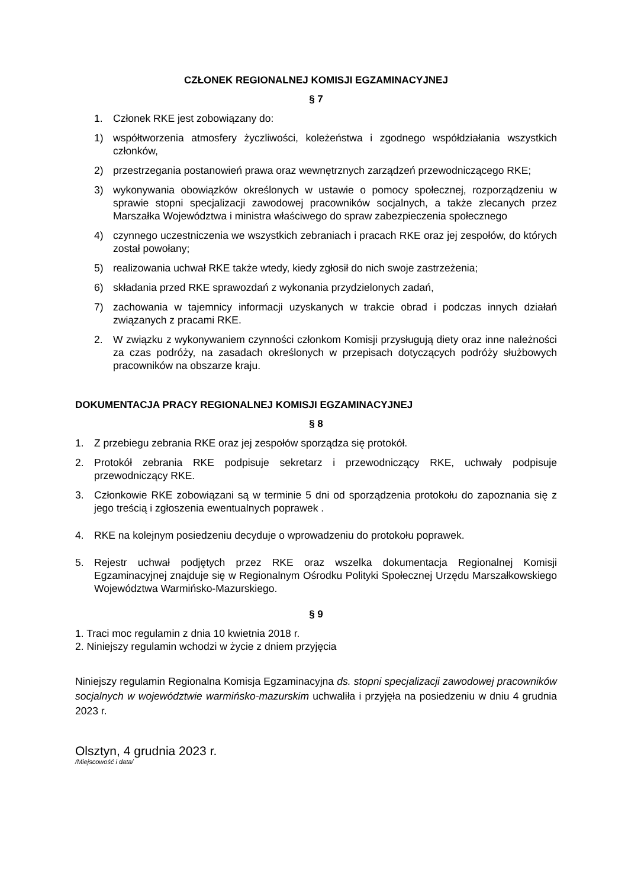CZŁONEK REGIONALNEJ KOMISJI EGZAMINACYJNEJ
§ 7
1. Członek RKE jest zobowiązany do:
1) współtworzenia atmosfery życzliwości, koleżeństwa i zgodnego współdziałania wszystkich członków,
2) przestrzegania postanowień prawa oraz wewnętrznych zarządzeń przewodniczącego RKE;
3) wykonywania obowiązków określonych w ustawie o pomocy społecznej, rozporządzeniu w sprawie stopni specjalizacji zawodowej pracowników socjalnych, a także zlecanych przez Marszałka Województwa i ministra właściwego do spraw zabezpieczenia społecznego
4) czynnego uczestniczenia we wszystkich zebraniach i pracach RKE oraz jej zespołów, do których został powołany;
5) realizowania uchwał RKE także wtedy, kiedy zgłosił do nich swoje zastrzeżenia;
6) składania przed RKE sprawozdań z wykonania przydzielonych zadań,
7) zachowania w tajemnicy informacji uzyskanych w trakcie obrad i podczas innych działań związanych z pracami RKE.
2. W związku z wykonywaniem czynności członkom Komisji przysługują diety oraz inne należności za czas podróży, na zasadach określonych w przepisach dotyczących podróży służbowych pracowników na obszarze kraju.
DOKUMENTACJA PRACY REGIONALNEJ KOMISJI EGZAMINACYJNEJ
§ 8
1. Z przebiegu zebrania RKE oraz jej zespołów sporządza się protokół.
2. Protokół zebrania RKE podpisuje sekretarz i przewodniczący RKE, uchwały podpisuje przewodniczący RKE.
3. Członkowie RKE zobowiązani są w terminie 5 dni od sporządzenia protokołu do zapoznania się z jego treścią i zgłoszenia ewentualnych poprawek .
4. RKE na kolejnym posiedzeniu decyduje o wprowadzeniu do protokołu poprawek.
5. Rejestr uchwał podjętych przez RKE oraz wszelka dokumentacja Regionalnej Komisji Egzaminacyjnej znajduje się w Regionalnym Ośrodku Polityki Społecznej Urzędu Marszałkowskiego Województwa Warmińsko-Mazurskiego.
§ 9
1. Traci moc regulamin z dnia 10 kwietnia 2018 r.
2. Niniejszy regulamin wchodzi w życie z dniem przyjęcia
Niniejszy regulamin Regionalna Komisja Egzaminacyjna ds. stopni specjalizacji zawodowej pracowników socjalnych w województwie warmińsko-mazurskim uchwaliła i przyjęła na posiedzeniu w dniu 4 grudnia 2023 r.
Olsztyn, 4 grudnia 2023 r.
/Miejscowość i data/